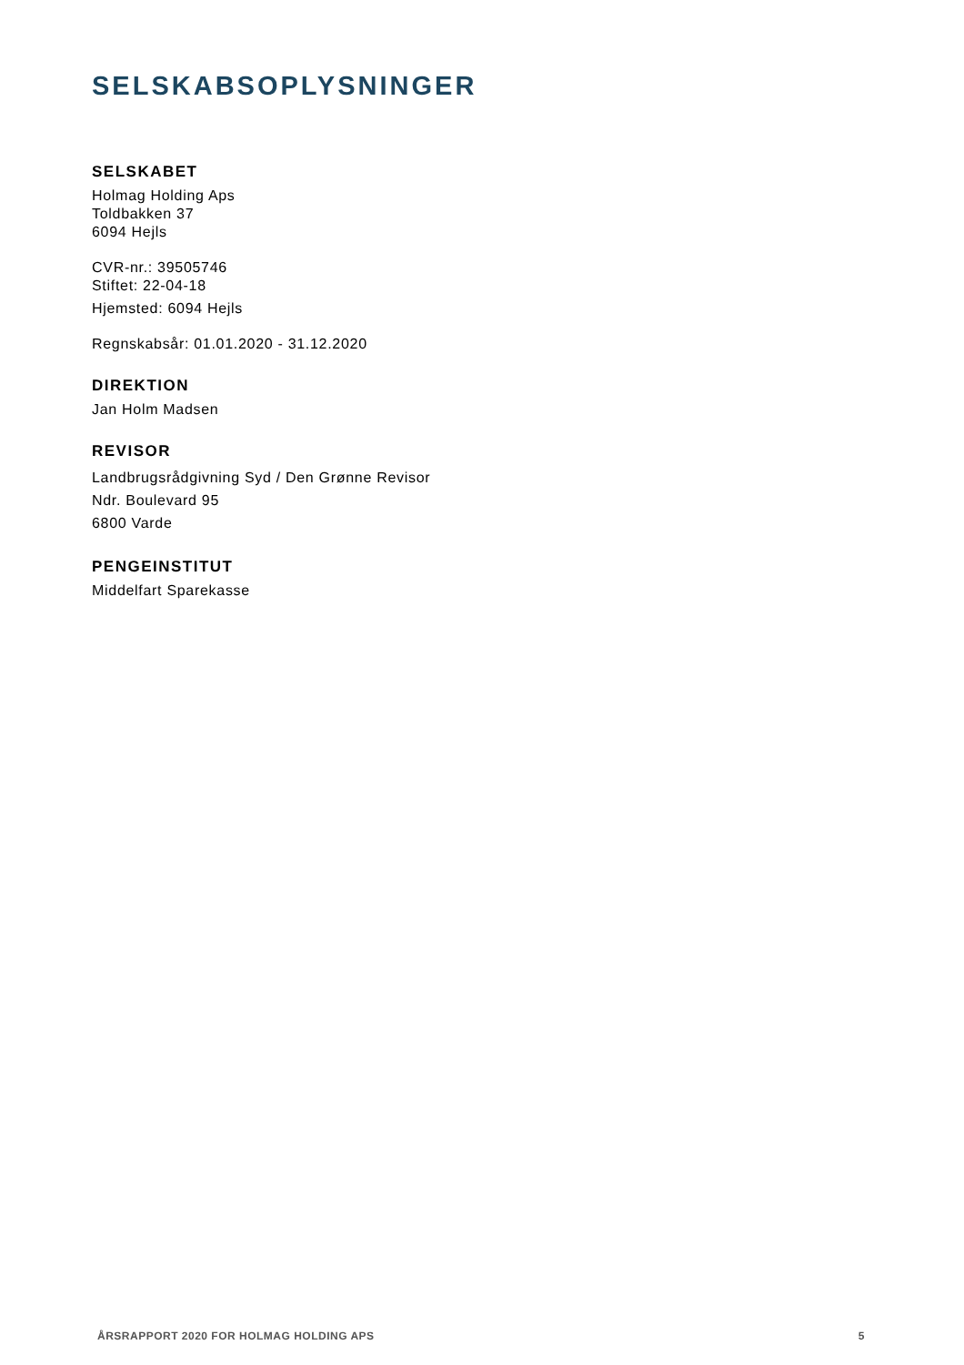SELSKABSOPLYSNINGER
SELSKABET
Holmag Holding Aps
Toldbakken 37
6094 Hejls
CVR-nr.: 39505746
Stiftet: 22-04-18
Hjemsted: 6094 Hejls
Regnskabsår: 01.01.2020 - 31.12.2020
DIREKTION
Jan Holm Madsen
REVISOR
Landbrugsrådgivning Syd / Den Grønne Revisor
Ndr. Boulevard 95
6800 Varde
PENGEINSTITUT
Middelfart Sparekasse
ÅRSRAPPORT 2020 FOR HOLMAG HOLDING APS 5